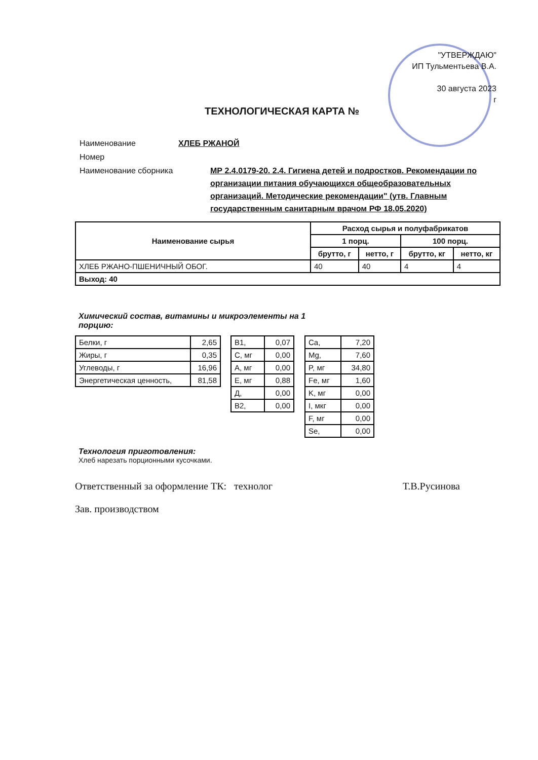"УТВЕРЖДАЮ"
ИП Тульментьева В.А.
30 августа 2023
г
ТЕХНОЛОГИЧЕСКАЯ КАРТА №
| Наименование | ХЛЕБ РЖАНОЙ |
| Номер | |
| Наименование сборника | МР 2.4.0179-20. 2.4. Гигиена детей и подростков. Рекомендации по организации питания обучающихся общеобразовательных организаций. Методические рекомендации" (утв. Главным государственным санитарным врачом РФ 18.05.2020) |
| Наименование сырья | Расход сырья и полуфабрикатов | | | |
| --- | --- | --- | --- | --- |
| | 1 порц. | | 100 порц. | |
| | брутто, г | нетто, г | брутто, кг | нетто, кг |
| ХЛЕБ РЖАНО-ПШЕНИЧНЫЙ ОБОГ. | 40 | 40 | 4 | 4 |
| Выход: 40 | | | | |
Химический состав, витамины и микроэлементы на 1 порцию:
| Белки, г | 2,65 |
| Жиры, г | 0,35 |
| Углеводы, г | 16,96 |
| Энергетическая ценность, | 81,58 |
| B1, | 0,07 |
| C, мг | 0,00 |
| A, мг | 0,00 |
| E, мг | 0,88 |
| Д, | 0,00 |
| B2, | 0,00 |
| Ca, | 7,20 |
| Mg, | 7,60 |
| P, мг | 34,80 |
| Fe, мг | 1,60 |
| K, мг | 0,00 |
| I, мкг | 0,00 |
| F, мг | 0,00 |
| Se, | 0,00 |
Технология приготовления:
Хлеб нарезать порционными кусочками.
Ответственный за оформление ТК: технолог Т.В.Русинова
Зав. производством